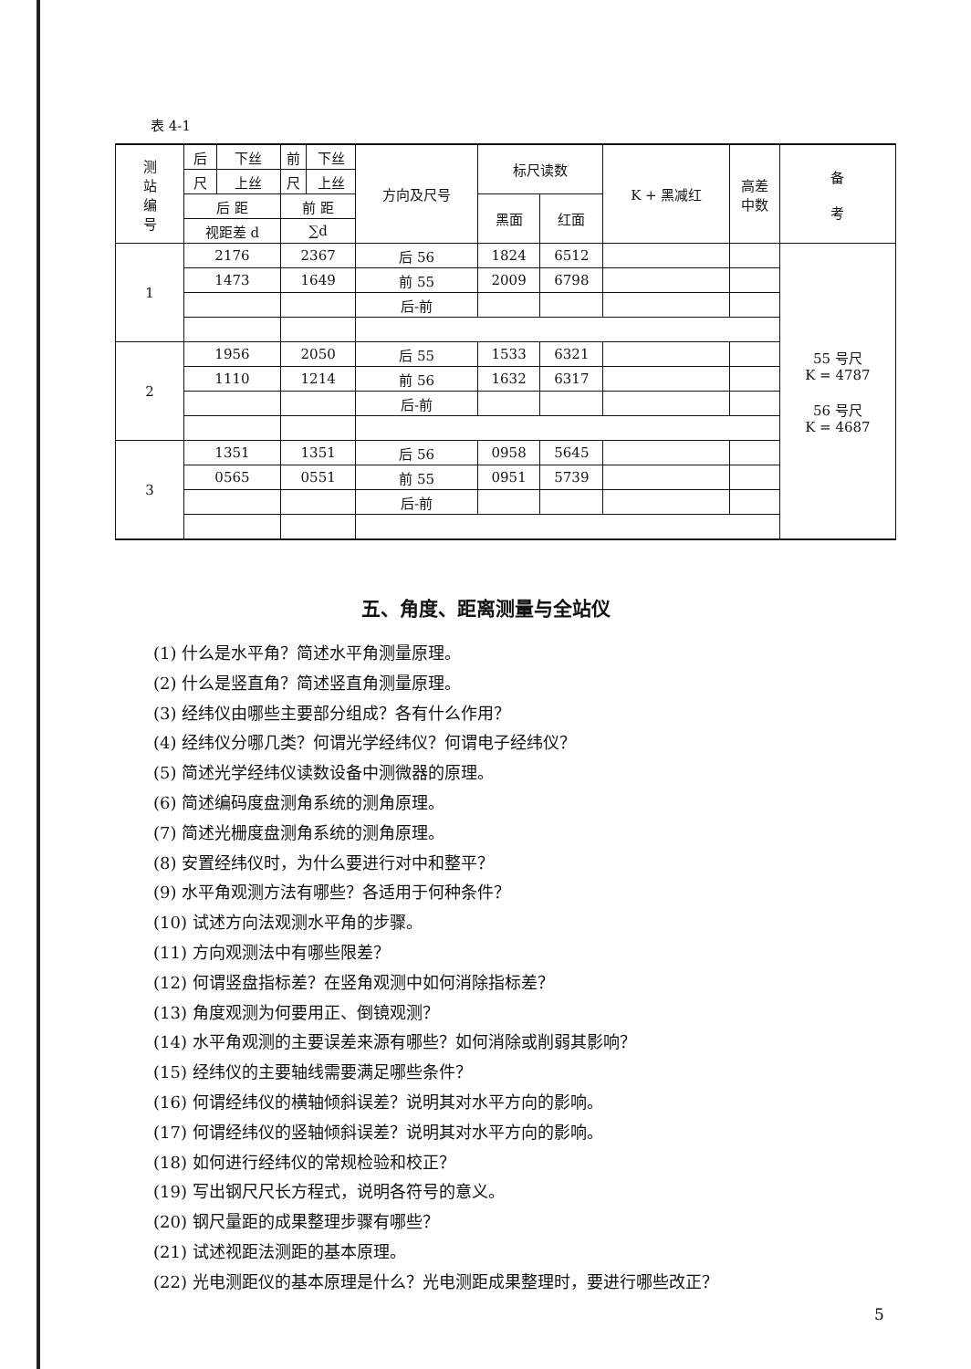表 4-1
| 测 站 编 号 | 后 | 下丝 | 前 | 下丝 | 方向及尺号 | 标尺读数 | | K + 黑减红 | 高差 中数 | 备 考 |
| --- | --- | --- | --- | --- | --- | --- | --- | --- | --- | --- |
| | 尺 | 上丝 | 尺 | 上丝 | | | | | | |
| | 后 距 | | 前 距 | | | 黑面 | 红面 | | | |
| | 视距差 d | | ∑d | | | | | | | |
| 1 | 2176 | | 2367 | | 后 56 | 1824 | 6512 | | | 55 号尺 K = 4787 56 号尺 K = 4687 |
| | 1473 | | 1649 | | 前 55 | 2009 | 6798 | | | |
| | | | | | 后-前 | | | | | |
| 2 | 1956 | | 2050 | | 后 55 | 1533 | 6321 | | | |
| | 1110 | | 1214 | | 前 56 | 1632 | 6317 | | | |
| | | | | | 后-前 | | | | | |
| 3 | 1351 | | 1351 | | 后 56 | 0958 | 5645 | | | |
| | 0565 | | 0551 | | 前 55 | 0951 | 5739 | | | |
| | | | | | 后-前 | | | | | |
五、角度、距离测量与全站仪
(1) 什么是水平角？简述水平角测量原理。
(2) 什么是竖直角？简述竖直角测量原理。
(3) 经纬仪由哪些主要部分组成？各有什么作用？
(4) 经纬仪分哪几类？何谓光学经纬仪？何谓电子经纬仪？
(5) 简述光学经纬仪读数设备中测微器的原理。
(6) 简述编码度盘测角系统的测角原理。
(7) 简述光栅度盘测角系统的测角原理。
(8) 安置经纬仪时，为什么要进行对中和整平？
(9) 水平角观测方法有哪些？各适用于何种条件？
(10) 试述方向法观测水平角的步骤。
(11) 方向观测法中有哪些限差？
(12) 何谓竖盘指标差？在竖角观测中如何消除指标差？
(13) 角度观测为何要用正、倒镜观测？
(14) 水平角观测的主要误差来源有哪些？如何消除或削弱其影响？
(15) 经纬仪的主要轴线需要满足哪些条件？
(16) 何谓经纬仪的横轴倾斜误差？说明其对水平方向的影响。
(17) 何谓经纬仪的竖轴倾斜误差？说明其对水平方向的影响。
(18) 如何进行经纬仪的常规检验和校正？
(19) 写出钢尺尺长方程式，说明各符号的意义。
(20) 钢尺量距的成果整理步骤有哪些？
(21) 试述视距法测距的基本原理。
(22) 光电测距仪的基本原理是什么？光电测距成果整理时，要进行哪些改正？
5